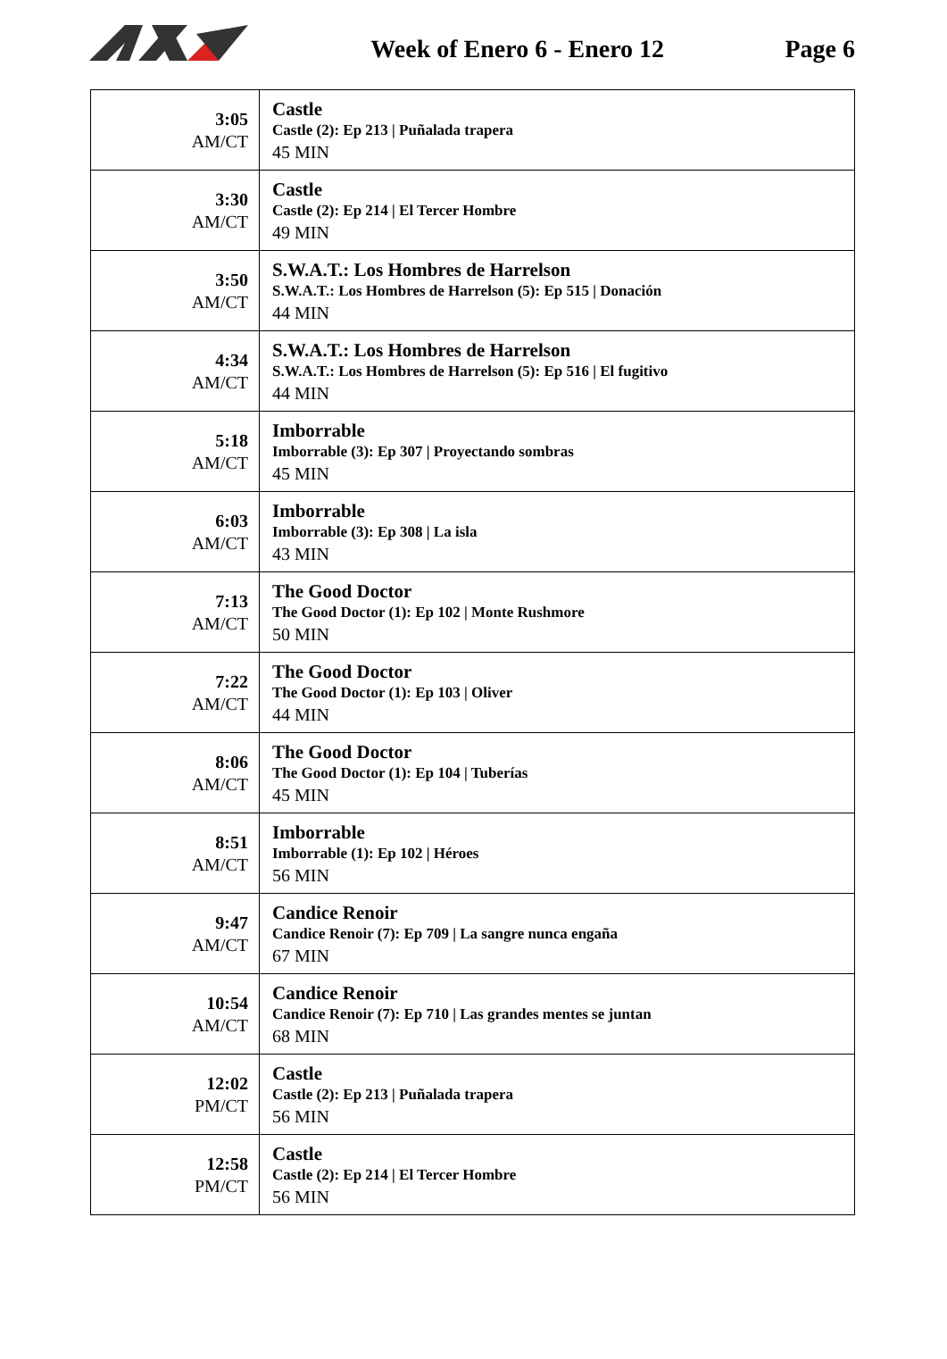Week of Enero 6 - Enero 12 Page 6
| 3:05 AM/CT | Castle Castle (2): Ep 213 / Puñalada trapera 45 MIN |
| 3:30 AM/CT | Castle Castle (2): Ep 214 / El Tercer Hombre 49 MIN |
| 3:50 AM/CT | S.W.A.T.: Los Hombres de Harrelson S.W.A.T.: Los Hombres de Harrelson (5): Ep 515 / Donación 44 MIN |
| 4:34 AM/CT | S.W.A.T.: Los Hombres de Harrelson S.W.A.T.: Los Hombres de Harrelson (5): Ep 516 / El fugitivo 44 MIN |
| 5:18 AM/CT | Imborrable Imborrable (3): Ep 307 / Proyectando sombras 45 MIN |
| 6:03 AM/CT | Imborrable Imborrable (3): Ep 308 / La isla 43 MIN |
| 7:13 AM/CT | The Good Doctor The Good Doctor (1): Ep 102 / Monte Rushmore 50 MIN |
| 7:22 AM/CT | The Good Doctor The Good Doctor (1): Ep 103 / Oliver 44 MIN |
| 8:06 AM/CT | The Good Doctor The Good Doctor (1): Ep 104 / Tuberías 45 MIN |
| 8:51 AM/CT | Imborrable Imborrable (1): Ep 102 / Héroes 56 MIN |
| 9:47 AM/CT | Candice Renoir Candice Renoir (7): Ep 709 / La sangre nunca engaña 67 MIN |
| 10:54 AM/CT | Candice Renoir Candice Renoir (7): Ep 710 / Las grandes mentes se juntan 68 MIN |
| 12:02 PM/CT | Castle Castle (2): Ep 213 / Puñalada trapera 56 MIN |
| 12:58 PM/CT | Castle Castle (2): Ep 214 / El Tercer Hombre 56 MIN |